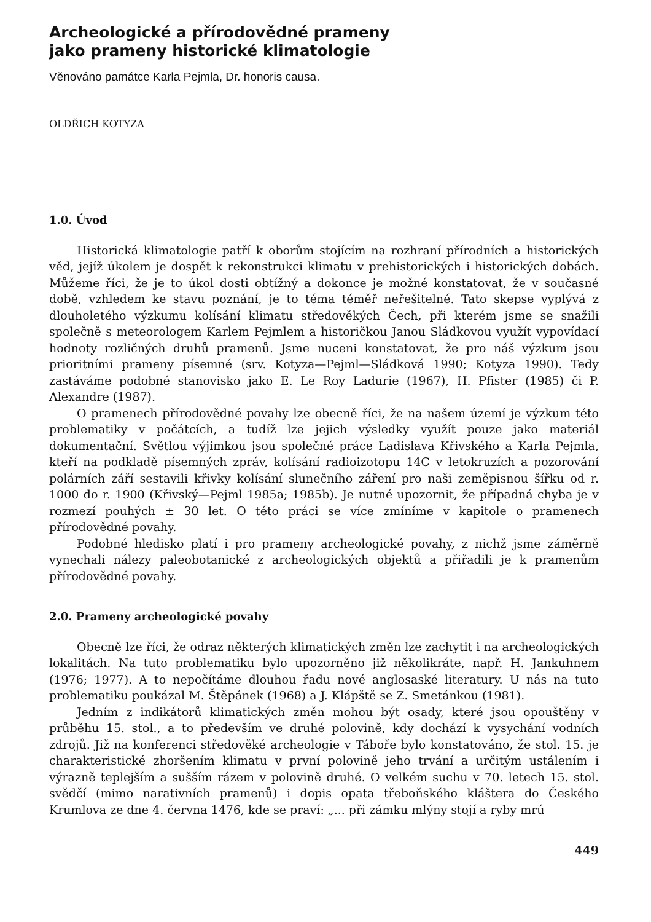Archeologické a přírodovědné prameny
jako prameny historické klimatologie
Věnováno památce Karla Pejmla, Dr. honoris causa.
OLDŘICH KOTYZA
1.0. Úvod
Historická klimatologie patří k oborům stojícím na rozhraní přírodních a historických věd, jejíž úkolem je dospět k rekonstrukci klimatu v prehistorických i historických dobách. Můžeme říci, že je to úkol dosti obtížný a dokonce je možné konstatovat, že v současné době, vzhledem ke stavu poznání, je to téma téměř neřešitelné. Tato skepse vyplývá z dlouholetého výzkumu kolísání klimatu středověkých Čech, při kterém jsme se snažili společně s meteorologem Karlem Pejmlem a historičkou Janou Sládkovou využít vypovídací hodnoty rozličných druhů pramenů. Jsme nuceni konstatovat, že pro náš výzkum jsou prioritními prameny písemné (srv. Kotyza—Pejml—Sládková 1990; Kotyza 1990). Tedy zastáváme podobné stanovisko jako E. Le Roy Ladurie (1967), H. Pfister (1985) či P. Alexandre (1987).
O pramenech přírodovědné povahy lze obecně říci, že na našem území je výzkum této problematiky v počátcích, a tudíž lze jejich výsledky využít pouze jako materiál dokumentační. Světlou výjimkou jsou společné práce Ladislava Křivského a Karla Pejmla, kteří na podkladě písemných zpráv, kolísání radioizotopu 14C v letokruzích a pozorování polárních září sestavili křivky kolísání slunečního záření pro naši zeměpisnou šířku od r. 1000 do r. 1900 (Křivský—Pejml 1985a; 1985b). Je nutné upozornit, že případná chyba je v rozmezí pouhých ± 30 let. O této práci se více zmíníme v kapitole o pramenech přírodovědné povahy.
Podobné hledisko platí i pro prameny archeologické povahy, z nichž jsme záměrně vynechali nálezy paleobotanické z archeologických objektů a přiřadili je k pramenům přírodovědné povahy.
2.0. Prameny archeologické povahy
Obecně lze říci, že odraz některých klimatických změn lze zachytit i na archeologických lokalitách. Na tuto problematiku bylo upozorněno již několikráte, např. H. Jankuhnem (1976; 1977). A to nepočítáme dlouhou řadu nové anglosaské literatury. U nás na tuto problematiku poukázal M. Štěpánek (1968) a J. Klápště se Z. Smetánkou (1981).
Jedním z indikátorů klimatických změn mohou být osady, které jsou opouštěny v průběhu 15. stol., a to především ve druhé polovině, kdy dochází k vysychání vodních zdrojů. Již na konferenci středověké archeologie v Táboře bylo konstatováno, že stol. 15. je charakteristické zhoršením klimatu v první polovině jeho trvání a určitým ustálením i výrazně teplejším a sušším rázem v polovině druhé. O velkém suchu v 70. letech 15. stol. svědčí (mimo narativních pramenů) i dopis opata třeboňského kláštera do Českého Krumlova ze dne 4. června 1476, kde se praví: „... při zámku mlýny stojí a ryby mrú
449